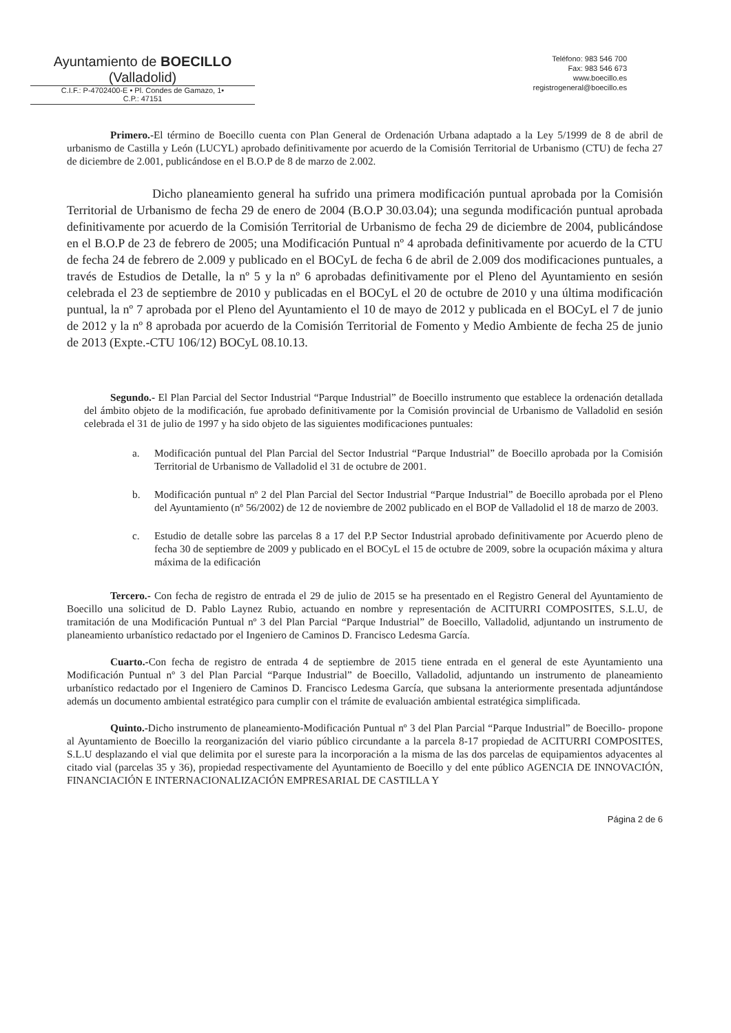Ayuntamiento de BOECILLO
(Valladolid)
C.I.F.: P-4702400-E • Pl. Condes de Gamazo, 1•
C.P.: 47151
Teléfono: 983 546 700
Fax: 983 546 673
www.boecillo.es
registrogeneral@boecillo.es
Primero.-El término de Boecillo cuenta con Plan General de Ordenación Urbana adaptado a la Ley 5/1999 de 8 de abril de urbanismo de Castilla y León (LUCYL) aprobado definitivamente por acuerdo de la Comisión Territorial de Urbanismo (CTU) de fecha 27 de diciembre de 2.001, publicándose en el B.O.P de 8 de marzo de 2.002.
Dicho planeamiento general ha sufrido una primera modificación puntual aprobada por la Comisión Territorial de Urbanismo de fecha 29 de enero de 2004 (B.O.P 30.03.04); una segunda modificación puntual aprobada definitivamente por acuerdo de la Comisión Territorial de Urbanismo de fecha 29 de diciembre de 2004, publicándose en el B.O.P de 23 de febrero de 2005; una Modificación Puntual nº 4 aprobada definitivamente por acuerdo de la CTU de fecha 24 de febrero de 2.009 y publicado en el BOCyL de fecha 6 de abril de 2.009 dos modificaciones puntuales, a través de Estudios de Detalle, la nº 5 y la nº 6 aprobadas definitivamente por el Pleno del Ayuntamiento en sesión celebrada el 23 de septiembre de 2010 y publicadas en el BOCyL el 20 de octubre de 2010 y una última modificación puntual, la nº 7 aprobada por el Pleno del Ayuntamiento el 10 de mayo de 2012 y publicada en el BOCyL el 7 de junio de 2012 y la nº 8 aprobada por acuerdo de la Comisión Territorial de Fomento y Medio Ambiente de fecha 25 de junio de 2013 (Expte.-CTU 106/12) BOCyL 08.10.13.
Segundo.- El Plan Parcial del Sector Industrial “Parque Industrial” de Boecillo instrumento que establece la ordenación detallada del ámbito objeto de la modificación, fue aprobado definitivamente por la Comisión provincial de Urbanismo de Valladolid en sesión celebrada el 31 de julio de 1997 y ha sido objeto de las siguientes modificaciones puntuales:
a. Modificación puntual del Plan Parcial del Sector Industrial “Parque Industrial” de Boecillo aprobada por la Comisión Territorial de Urbanismo de Valladolid el 31 de octubre de 2001.
b. Modificación puntual nº 2 del Plan Parcial del Sector Industrial “Parque Industrial” de Boecillo aprobada por el Pleno del Ayuntamiento (nº 56/2002) de 12 de noviembre de 2002 publicado en el BOP de Valladolid el 18 de marzo de 2003.
c. Estudio de detalle sobre las parcelas 8 a 17 del P.P Sector Industrial aprobado definitivamente por Acuerdo pleno de fecha 30 de septiembre de 2009 y publicado en el BOCyL el 15 de octubre de 2009, sobre la ocupación máxima y altura máxima de la edificación
Tercero.- Con fecha de registro de entrada el 29 de julio de 2015 se ha presentado en el Registro General del Ayuntamiento de Boecillo una solicitud de D. Pablo Laynez Rubio, actuando en nombre y representación de ACITURRI COMPOSITES, S.L.U, de tramitación de una Modificación Puntual nº 3 del Plan Parcial “Parque Industrial” de Boecillo, Valladolid, adjuntando un instrumento de planeamiento urbanístico redactado por el Ingeniero de Caminos D. Francisco Ledesma García.
Cuarto.-Con fecha de registro de entrada 4 de septiembre de 2015 tiene entrada en el general de este Ayuntamiento una Modificación Puntual nº 3 del Plan Parcial “Parque Industrial” de Boecillo, Valladolid, adjuntando un instrumento de planeamiento urbanístico redactado por el Ingeniero de Caminos D. Francisco Ledesma García, que subsana la anteriormente presentada adjuntándose además un documento ambiental estratégico para cumplir con el trámite de evaluación ambiental estratégica simplificada.
Quinto.-Dicho instrumento de planeamiento-Modificación Puntual nº 3 del Plan Parcial “Parque Industrial” de Boecillo- propone al Ayuntamiento de Boecillo la reorganización del viario público circundante a la parcela 8-17 propiedad de ACITURRI COMPOSITES, S.L.U desplazando el vial que delimita por el sureste para la incorporación a la misma de las dos parcelas de equipamientos adyacentes al citado vial (parcelas 35 y 36), propiedad respectivamente del Ayuntamiento de Boecillo y del ente público AGENCIA DE INNOVACIÓN, FINANCIACIÓN E INTERNACIONALIZACIÓN EMPRESARIAL DE CASTILLA Y
Página 2 de 6